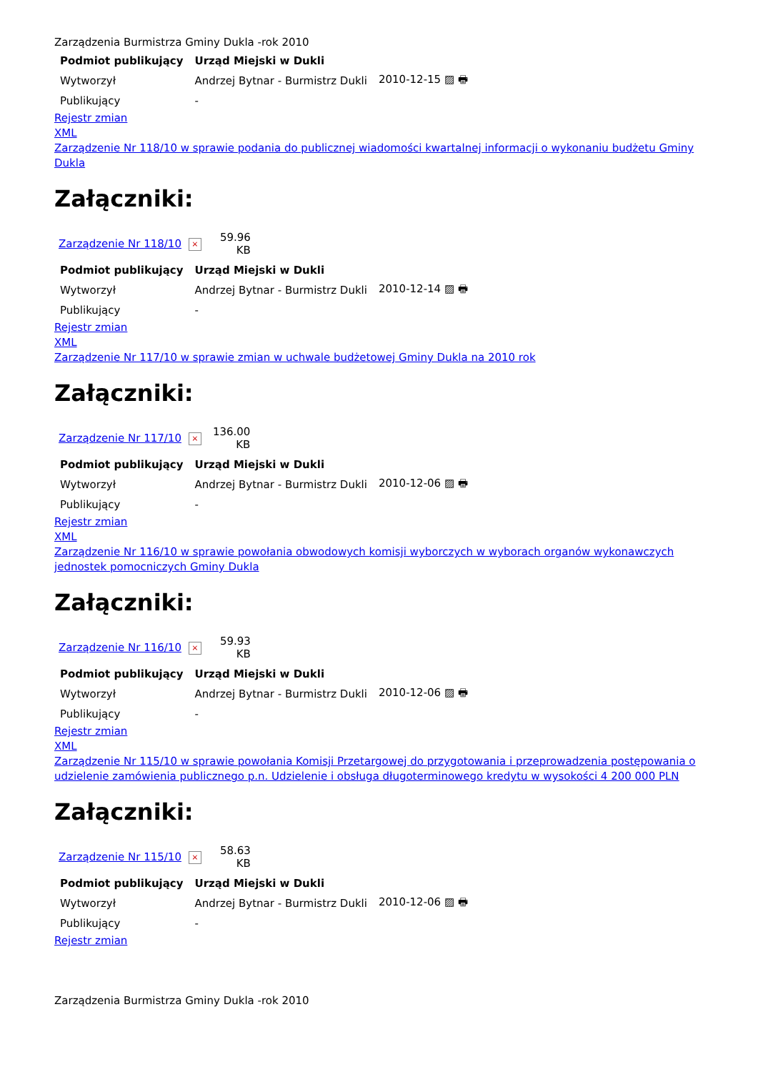Zarządzenia Burmistrza Gminy Dukla -rok 2010
| Podmiot publikujący | Urząd Miejski w Dukli | |
| --- | --- | --- |
| Wytworzył | Andrzej Bytnar - Burmistrz Dukli | 2010-12-15 ▨ 🖶 |
| Publikujący | - | |
Rejestr zmian
XML
Zarządzenie Nr 118/10 w sprawie podania do publicznej wiadomości kwartalnej informacji o wykonaniu budżetu Gminy Dukla
Załączniki:
| Zarządzenie Nr 118/10 | × | 59.96 KB |
| Podmiot publikujący | Urząd Miejski w Dukli | |
| --- | --- | --- |
| Wytworzył | Andrzej Bytnar - Burmistrz Dukli | 2010-12-14 ▨ 🖶 |
| Publikujący | - | |
Rejestr zmian
XML
Zarządzenie Nr 117/10 w sprawie zmian w uchwale budżetowej Gminy Dukla na 2010 rok
Załączniki:
| Zarządzenie Nr 117/10 | × | 136.00 KB |
| Podmiot publikujący | Urząd Miejski w Dukli | |
| --- | --- | --- |
| Wytworzył | Andrzej Bytnar - Burmistrz Dukli | 2010-12-06 ▨ 🖶 |
| Publikujący | - | |
Rejestr zmian
XML
Zarządzenie Nr 116/10 w sprawie powołania obwodowych komisji wyborczych w wyborach organów wykonawczych jednostek pomocniczych Gminy Dukla
Załączniki:
| Zarządzenie Nr 116/10 | × | 59.93 KB |
| Podmiot publikujący | Urząd Miejski w Dukli | |
| --- | --- | --- |
| Wytworzył | Andrzej Bytnar - Burmistrz Dukli | 2010-12-06 ▨ 🖶 |
| Publikujący | - | |
Rejestr zmian
XML
Zarządzenie Nr 115/10 w sprawie powołania Komisji Przetargowej do przygotowania i przeprowadzenia postępowania o udzielenie zamówienia publicznego p.n. Udzielenie i obsługa długoterminowego kredytu w wysokości 4 200 000 PLN
Załączniki:
| Zarządzenie Nr 115/10 | × | 58.63 KB |
| Podmiot publikujący | Urząd Miejski w Dukli | |
| --- | --- | --- |
| Wytworzył | Andrzej Bytnar - Burmistrz Dukli | 2010-12-06 ▨ 🖶 |
| Publikujący | - | |
Rejestr zmian
Zarządzenia Burmistrza Gminy Dukla -rok 2010